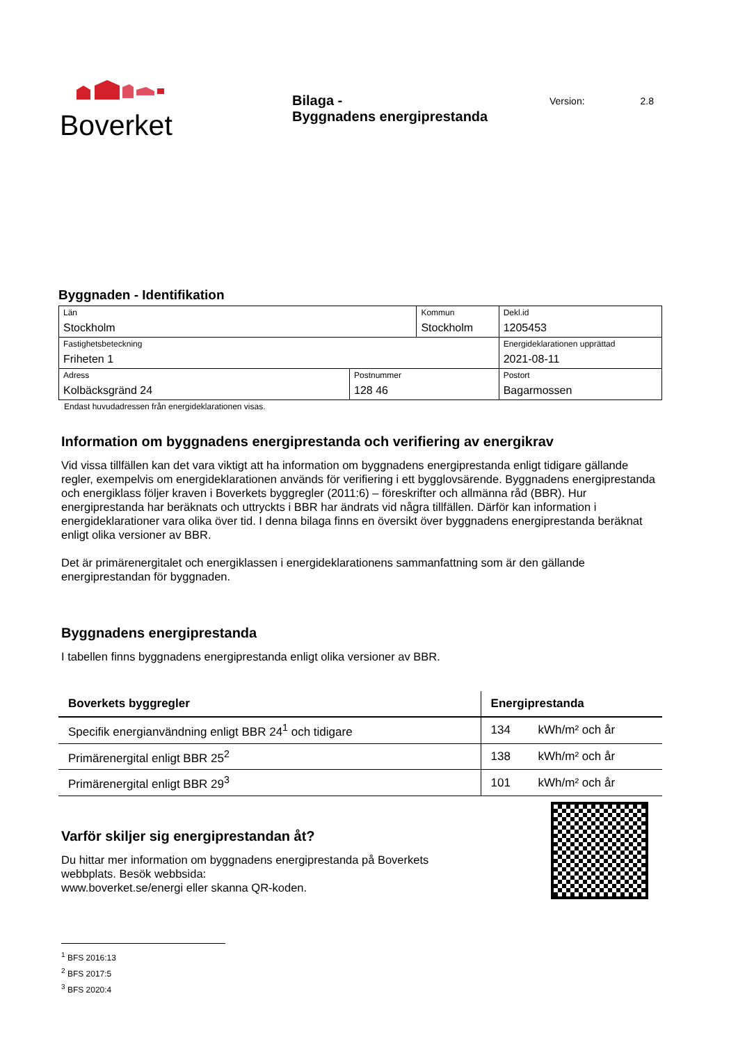Boverket
Bilaga -
Byggnadens energiprestanda
Version: 2.8
Byggnaden - Identifikation
| Län Stockholm | | Kommun Stockholm | | Dekl.id 1205453 |
| Fastighetsbeteckning Friheten 1 | | | | Energideklarationen upprättad 2021-08-11 |
| Adress Kolbäcksgränd 24 | Postnummer 128 46 | | Postort Bagarmossen | |
Endast huvudadressen från energideklarationen visas.
Information om byggnadens energiprestanda och verifiering av energikrav
Vid vissa tillfällen kan det vara viktigt att ha information om byggnadens energiprestanda enligt tidigare gällande regler, exempelvis om energideklarationen används för verifiering i ett bygglovsärende. Byggnadens energiprestanda och energiklass följer kraven i Boverkets byggregler (2011:6) – föreskrifter och allmänna råd (BBR). Hur energiprestanda har beräknats och uttryckts i BBR har ändrats vid några tillfällen. Därför kan information i energideklarationer vara olika över tid. I denna bilaga finns en översikt över byggnadens energiprestanda beräknat enligt olika versioner av BBR.
Det är primärenergitalet och energiklassen i energideklarationens sammanfattning som är den gällande energiprestandan för byggnaden.
Byggnadens energiprestanda
I tabellen finns byggnadens energiprestanda enligt olika versioner av BBR.
| Boverkets byggregler | Energiprestanda | |
| --- | --- | --- |
| Specifik energianvändning enligt BBR 24<sup>1</sup> och tidigare | 134 | kWh/m² och år |
| Primärenergital enligt BBR 25<sup>2</sup> | 138 | kWh/m² och år |
| Primärenergital enligt BBR 29<sup>3</sup> | 101 | kWh/m² och år |
Varför skiljer sig energiprestandan åt?
Du hittar mer information om byggnadens energiprestanda på Boverkets
webbplats. Besök webbsida:
www.boverket.se/energi eller skanna QR-koden.
<sup>1</sup> BFS 2016:13
<sup>2</sup> BFS 2017:5
<sup>3</sup> BFS 2020:4